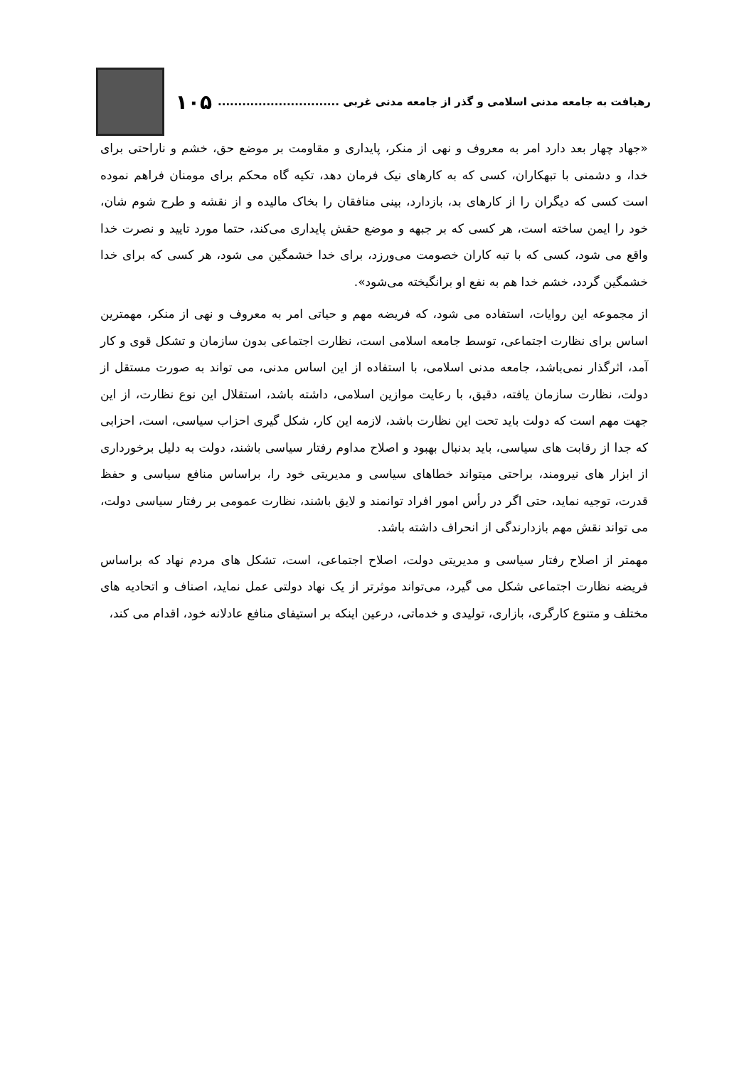رهیافت به جامعه مدنی اسلامی و گذر از جامعه مدنی غربی .............................. ۱۰۵
«جهاد چهار بعد دارد امر به معروف و نهی از منکر، پایداری و مقاومت بر موضع حق، خشم و ناراحتی برای خدا، و دشمنی با تبهکاران، کسی که به کارهای نیک فرمان دهد، تکیه گاه محکم برای مومنان فراهم نموده است کسی که دیگران را از کارهای بد، بازدارد، بینی منافقان را بخاک مالیده و از نقشه و طرح شوم شان، خود را ایمن ساخته است، هر کسی که بر جبهه و موضع حقش پایداری می‌کند، حتما مورد تایید و نصرت خدا واقع می شود، کسی که با تبه کاران خصومت می‌ورزد، برای خدا خشمگین می شود، هر کسی که برای خدا خشمگین گردد، خشم خدا هم به نفع او برانگیخته می‌شود».
از مجموعه این روایات، استفاده می شود، که فریضه مهم و حیاتی امر به معروف و نهی از منکر، مهمترین اساس برای نظارت اجتماعی، توسط جامعه اسلامی است، نظارت اجتماعی بدون سازمان و تشکل قوی و کار آمد، اثرگذار نمی‌باشد، جامعه مدنی اسلامی، با استفاده از این اساس مدنی، می تواند به صورت مستقل از دولت، نظارت سازمان یافته، دقیق، با رعایت موازین اسلامی، داشته باشد، استقلال این نوع نظارت، از این جهت مهم است که دولت باید تحت این نظارت باشد، لازمه این کار، شکل گیری احزاب سیاسی، است، احزابی که جدا از رقابت های سیاسی، باید بدنبال بهبود و اصلاح مداوم رفتار سیاسی باشند، دولت به دلیل برخورداری از ابزار های نیرومند، براحتی میتواند خطاهای سیاسی و مدیریتی خود را، براساس منافع سیاسی و حفظ قدرت، توجیه نماید، حتی اگر در رأس امور افراد توانمند و لایق باشند، نظارت عمومی بر رفتار سیاسی دولت، می تواند نقش مهم بازدارندگی از انحراف داشته باشد.
مهمتر از اصلاح رفتار سیاسی و مدیریتی دولت، اصلاح اجتماعی، است، تشکل های مردم نهاد که براساس فریضه نظارت اجتماعی شکل می گیرد، می‌تواند موثرتر از یک نهاد دولتی عمل نماید، اصناف و اتحادیه های مختلف و متنوع کارگری، بازاری، تولیدی و خدماتی، درعین اینکه بر استیفای منافع عادلانه خود، اقدام می کند،